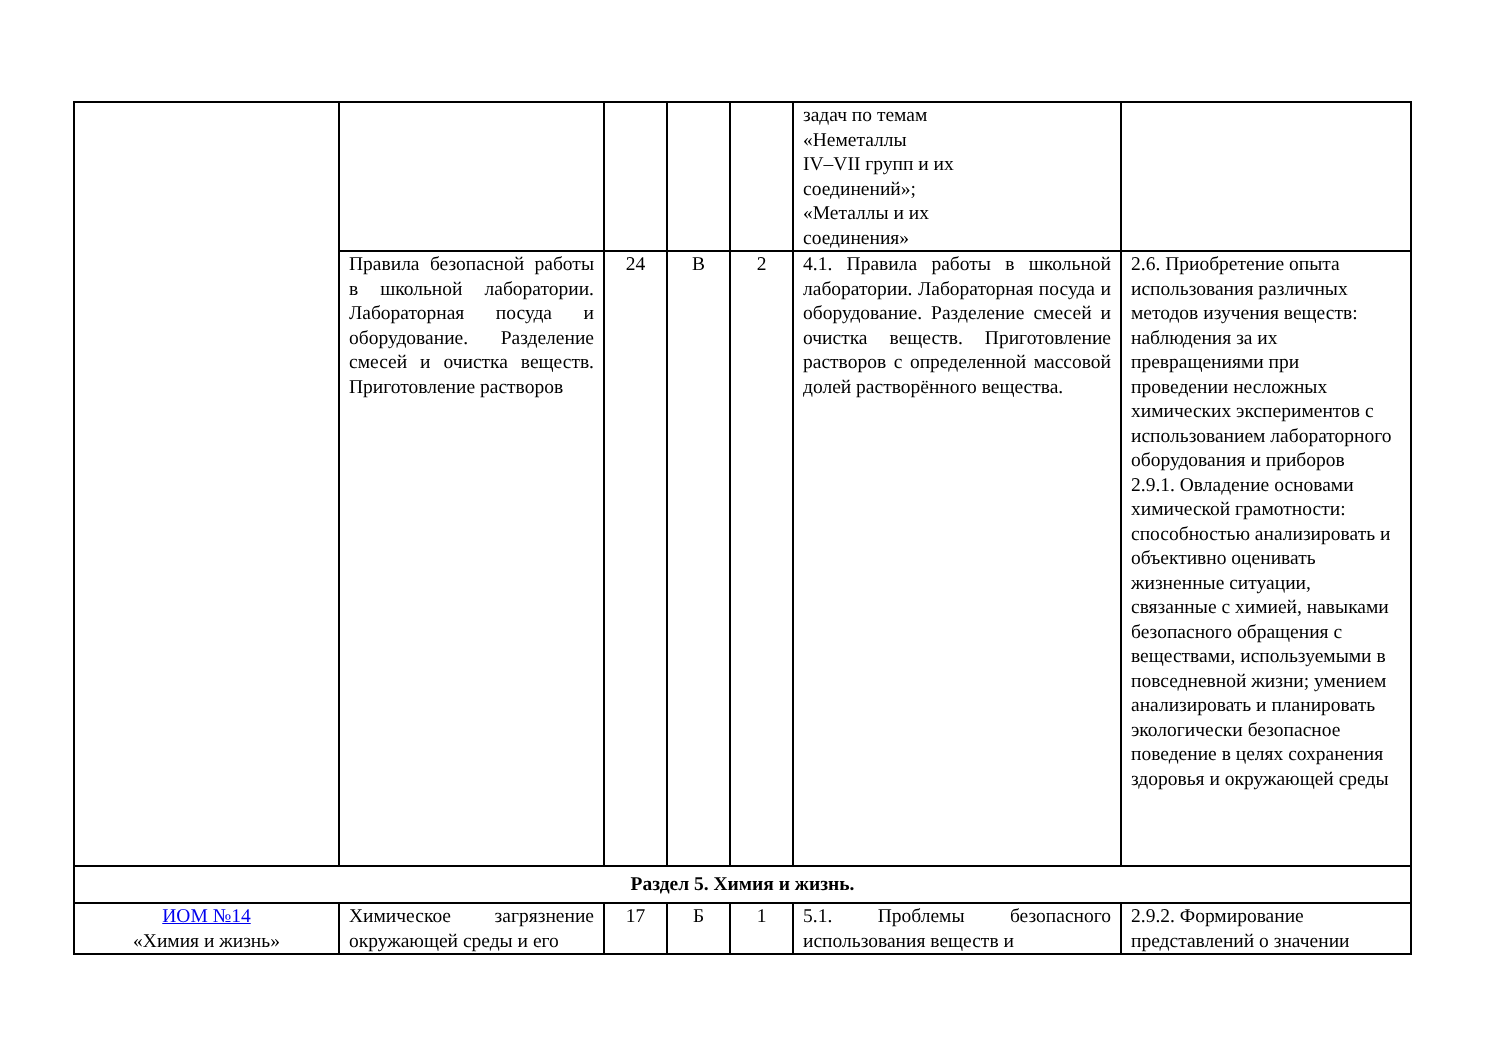| | | | | | задач по темам «Неметаллы IV–VII групп и их соединений»; «Металлы и их соединения» | |
| | Правила безопасной работы в школьной лаборатории. Лабораторная посуда и оборудование. Разделение смесей и очистка веществ. Приготовление растворов | 24 | В | 2 | 4.1. Правила работы в школьной лаборатории. Лабораторная посуда и оборудование. Разделение смесей и очистка веществ. Приготовление растворов с определенной массовой долей растворённого вещества. | 2.6. Приобретение опыта использования различных методов изучения веществ: наблюдения за их превращениями при проведении несложных химических экспериментов с использованием лабораторного оборудования и приборов 2.9.1. Овладение основами химической грамотности: способностью анализировать и объективно оценивать жизненные ситуации, связанные с химией, навыками безопасного обращения с веществами, используемыми в повседневной жизни; умением анализировать и планировать экологически безопасное поведение в целях сохранения здоровья и окружающей среды |
| Раздел 5. Химия и жизнь. | | | | | | |
| ИОМ №14 «Химия и жизнь» | Химическое загрязнение окружающей среды и его | 17 | Б | 1 | 5.1. Проблемы безопасного использования веществ и | 2.9.2. Формирование представлений о значении |